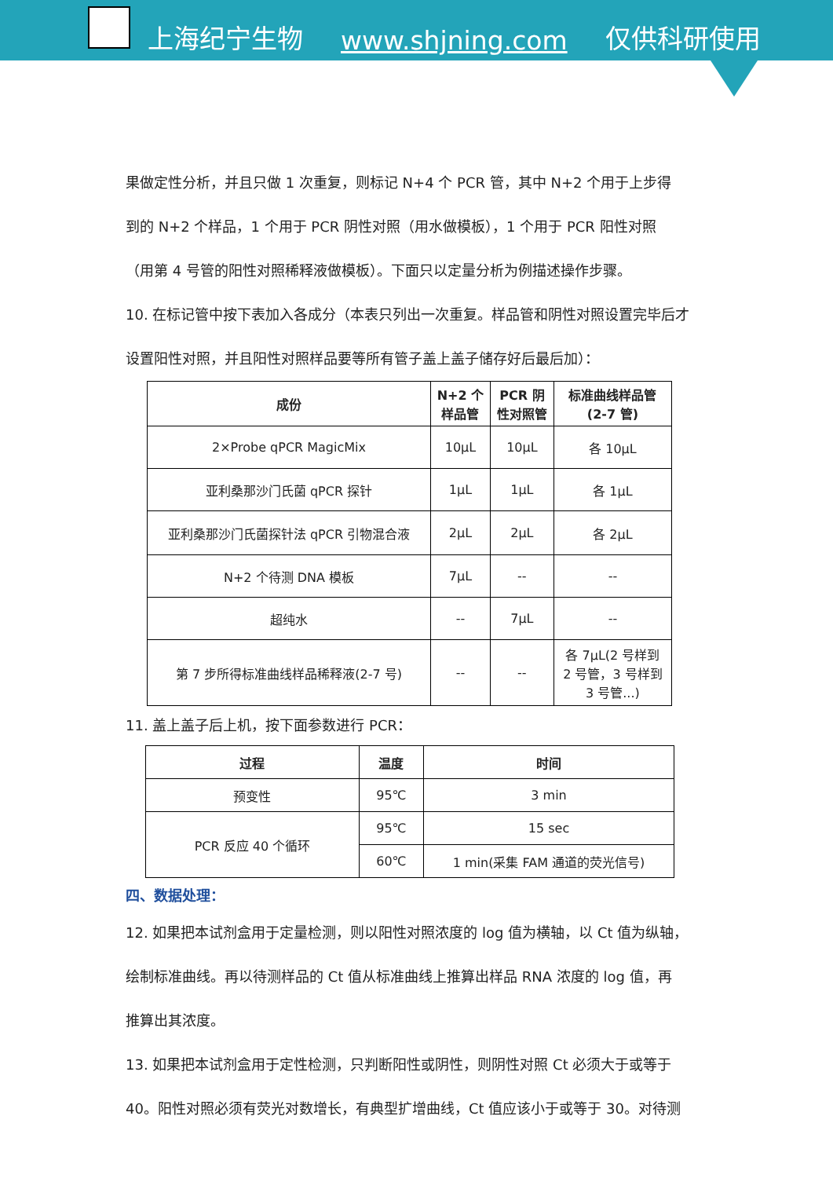上海纪宁生物 www.shjning.com 仅供科研使用
果做定性分析，并且只做 1 次重复，则标记 N+4 个 PCR 管，其中 N+2 个用于上步得
到的 N+2 个样品，1 个用于 PCR 阴性对照（用水做模板），1 个用于 PCR 阳性对照
（用第 4 号管的阳性对照稀释液做模板）。下面只以定量分析为例描述操作步骤。
10. 在标记管中按下表加入各成分（本表只列出一次重复。样品管和阴性对照设置完毕后才
设置阳性对照，并且阳性对照样品要等所有管子盖上盖子储存好后最后加）：
| 成份 | N+2 个 样品管 | PCR 阴 性对照管 | 标准曲线样品管 (2-7 管) |
| --- | --- | --- | --- |
| 2×Probe qPCR MagicMix | 10μL | 10μL | 各 10μL |
| 亚利桑那沙门氏菌 qPCR 探针 | 1μL | 1μL | 各 1μL |
| 亚利桑那沙门氏菌探针法 qPCR 引物混合液 | 2μL | 2μL | 各 2μL |
| N+2 个待测 DNA 模板 | 7μL | -- | -- |
| 超纯水 | -- | 7μL | -- |
| 第 7 步所得标准曲线样品稀释液(2-7 号) | -- | -- | 各 7μL(2 号样到 2 号管，3 号样到 3 号管...) |
11. 盖上盖子后上机，按下面参数进行 PCR：
| 过程 | 温度 | 时间 |
| --- | --- | --- |
| 预变性 | 95℃ | 3 min |
| PCR 反应 40 个循环 | 95℃ | 15 sec |
| | 60℃ | 1 min(采集 FAM 通道的荧光信号) |
四、数据处理：
12. 如果把本试剂盒用于定量检测，则以阳性对照浓度的 log 值为横轴，以 Ct 值为纵轴，
绘制标准曲线。再以待测样品的 Ct 值从标准曲线上推算出样品 RNA 浓度的 log 值，再
推算出其浓度。
13. 如果把本试剂盒用于定性检测，只判断阳性或阴性，则阴性对照 Ct 必须大于或等于
40。阳性对照必须有荧光对数增长，有典型扩增曲线，Ct 值应该小于或等于 30。对待测